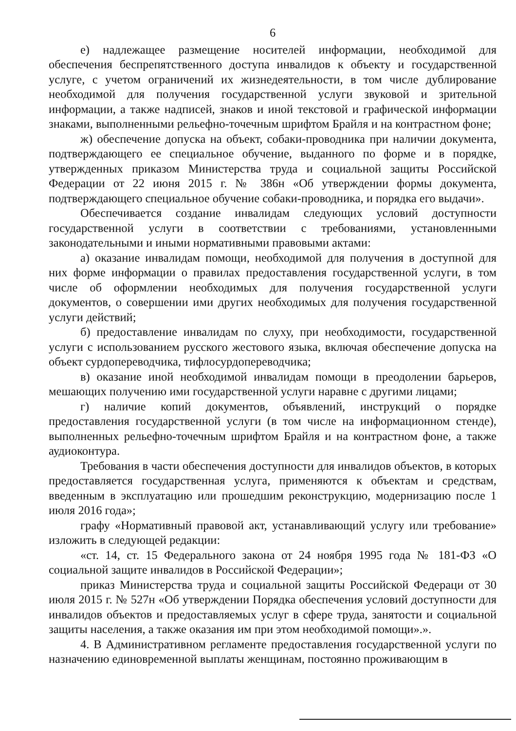6
е) надлежащее размещение носителей информации, необходимой для обеспечения беспрепятственного доступа инвалидов к объекту и государственной услуге, с учетом ограничений их жизнедеятельности, в том числе дублирование необходимой для получения государственной услуги звуковой и зрительной информации, а также надписей, знаков и иной текстовой и графической информации знаками, выполненными рельефно-точечным шрифтом Брайля и на контрастном фоне;
ж) обеспечение допуска на объект, собаки-проводника при наличии документа, подтверждающего ее специальное обучение, выданного по форме и в порядке, утвержденных приказом Министерства труда и социальной защиты Российской Федерации от 22 июня 2015 г. № 386н «Об утверждении формы документа, подтверждающего специальное обучение собаки-проводника, и порядка его выдачи».
Обеспечивается создание инвалидам следующих условий доступности государственной услуги в соответствии с требованиями, установленными законодательными и иными нормативными правовыми актами:
а) оказание инвалидам помощи, необходимой для получения в доступной для них форме информации о правилах предоставления государственной услуги, в том числе об оформлении необходимых для получения государственной услуги документов, о совершении ими других необходимых для получения государственной услуги действий;
б) предоставление инвалидам по слуху, при необходимости, государственной услуги с использованием русского жестового языка, включая обеспечение допуска на объект сурдопереводчика, тифлосурдопереводчика;
в) оказание иной необходимой инвалидам помощи в преодолении барьеров, мешающих получению ими государственной услуги наравне с другими лицами;
г) наличие копий документов, объявлений, инструкций о порядке предоставления государственной услуги (в том числе на информационном стенде), выполненных рельефно-точечным шрифтом Брайля и на контрастном фоне, а также аудиоконтура.
Требования в части обеспечения доступности для инвалидов объектов, в которых предоставляется государственная услуга, применяются к объектам и средствам, введенным в эксплуатацию или прошедшим реконструкцию, модернизацию после 1 июля 2016 года»;
графу «Нормативный правовой акт, устанавливающий услугу или требование» изложить в следующей редакции:
«ст. 14, ст. 15 Федерального закона от 24 ноября 1995 года № 181-ФЗ «О социальной защите инвалидов в Российской Федерации»;
приказ Министерства труда и социальной защиты Российской Федераци от 30 июля 2015 г. № 527н «Об утверждении Порядка обеспечения условий доступности для инвалидов объектов и предоставляемых услуг в сфере труда, занятости и социальной защиты населения, а также оказания им при этом необходимой помощи».».
4. В Административном регламенте предоставления государственной услуги по назначению единовременной выплаты женщинам, постоянно проживающим в